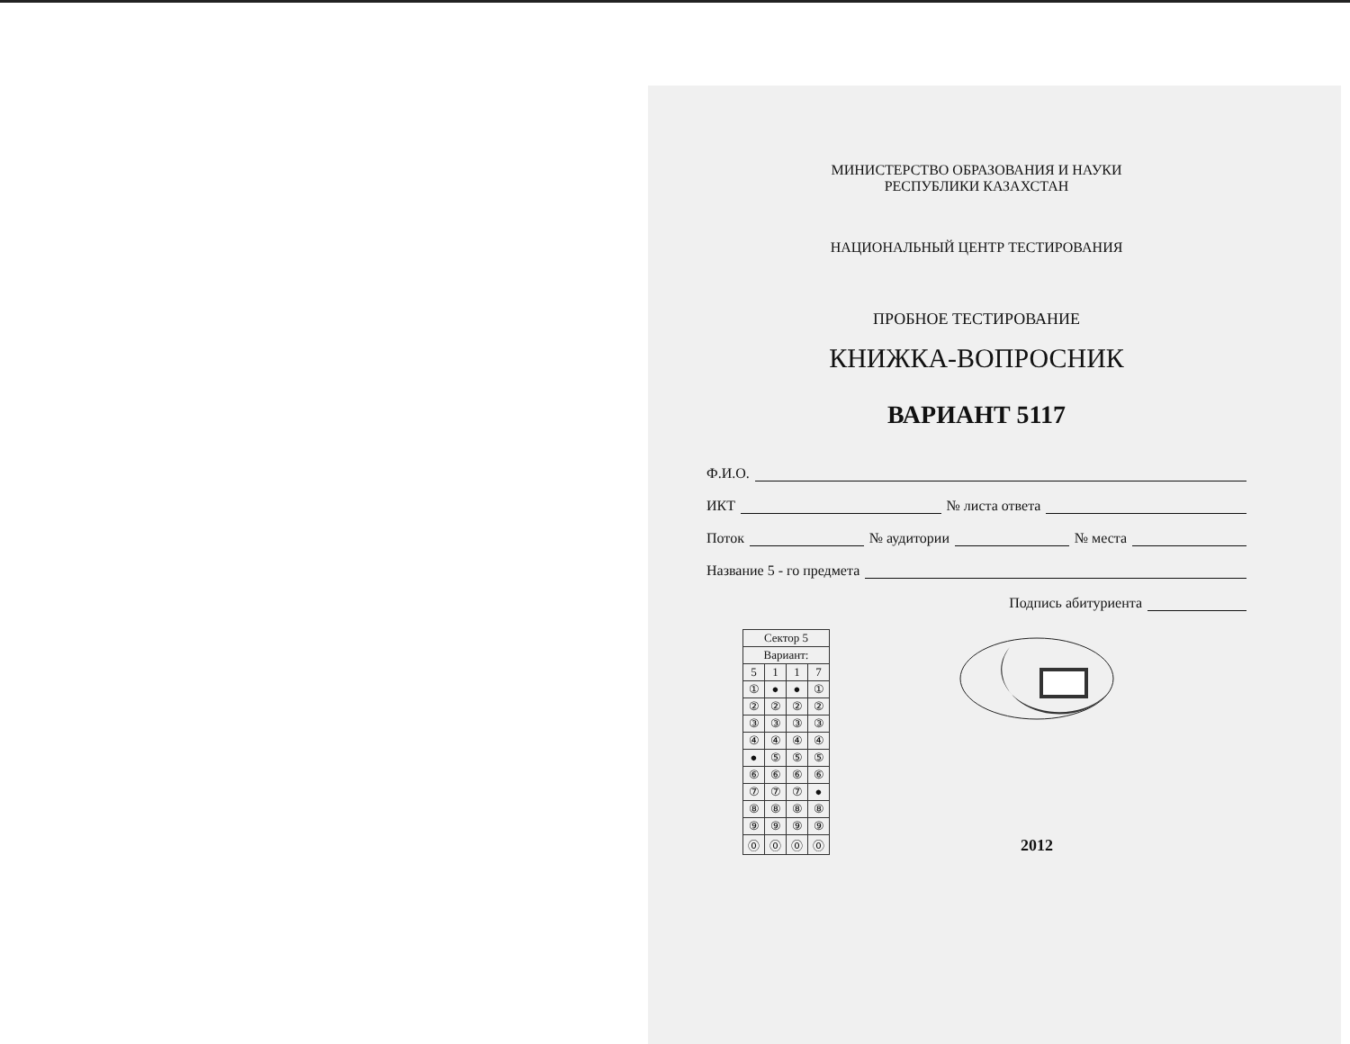МИНИСТЕРСТВО ОБРАЗОВАНИЯ И НАУКИ
РЕСПУБЛИКИ КАЗАХСТАН
НАЦИОНАЛЬНЫЙ ЦЕНТР ТЕСТИРОВАНИЯ
ПРОБНОЕ ТЕСТИРОВАНИЕ
КНИЖКА-ВОПРОСНИК
ВАРИАНТ 5117
Ф.И.О.
ИКТ № листа ответа
Поток № аудитории № места
Название 5 - го предмета
Подпись абитуриента
| Сектор 5 | | | |
| --- | --- | --- | --- |
| Вариант: | | | |
| 5 | 1 | 1 | 7 |
| ① | ● | ● | ① |
| ② | ② | ② | ② |
| ③ | ③ | ③ | ③ |
| ④ | ④ | ④ | ④ |
| ● | ⑤ | ⑤ | ⑤ |
| ⑥ | ⑥ | ⑥ | ⑥ |
| ⑦ | ⑦ | ⑦ | ● |
| ⑧ | ⑧ | ⑧ | ⑧ |
| ⑨ | ⑨ | ⑨ | ⑨ |
| ⓪ | ⓪ | ⓪ | ⓪ |
2012